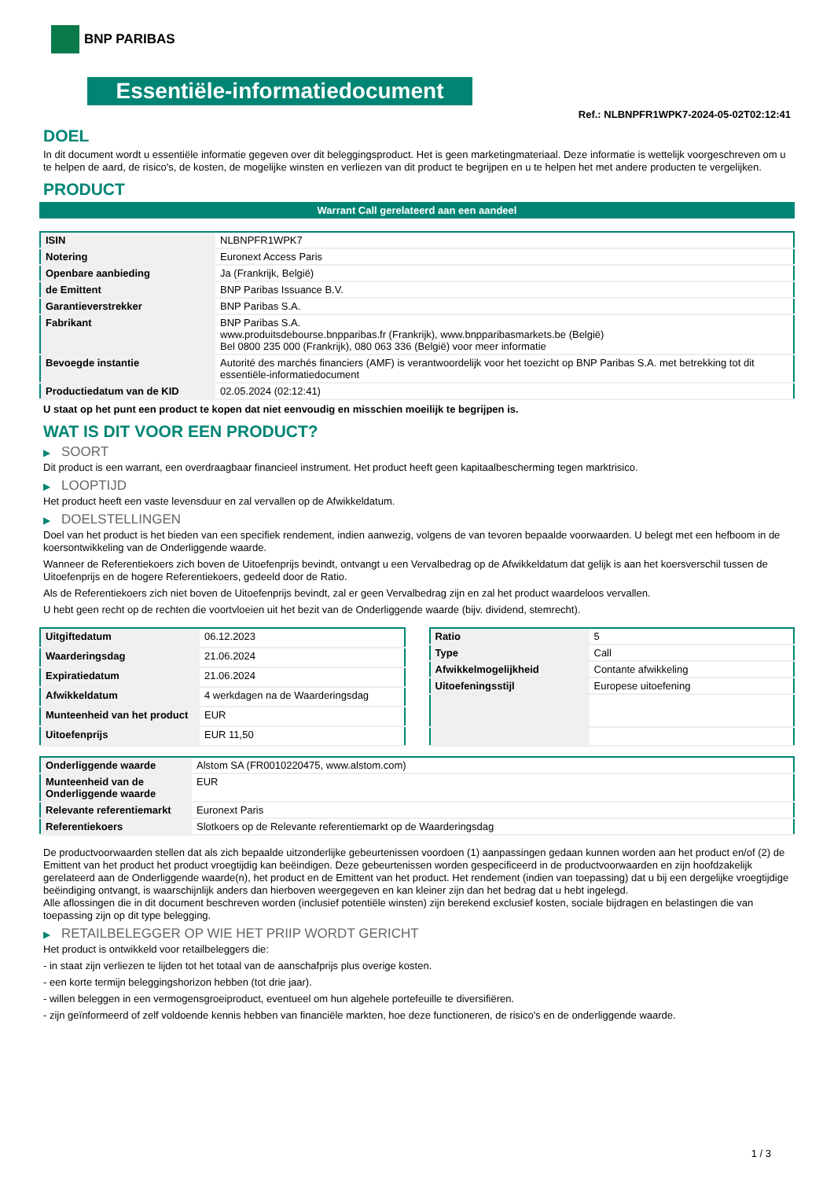BNP PARIBAS
Essentiële-informatiedocument
Ref.: NLBNPFR1WPK7-2024-05-02T02:12:41
DOEL
In dit document wordt u essentiële informatie gegeven over dit beleggingsproduct. Het is geen marketingmateriaal. Deze informatie is wettelijk voorgeschreven om u te helpen de aard, de risico's, de kosten, de mogelijke winsten en verliezen van dit product te begrijpen en u te helpen het met andere producten te vergelijken.
PRODUCT
Warrant Call gerelateerd aan een aandeel
| ISIN | NLBNPFR1WPK7 |
| Notering | Euronext Access Paris |
| Openbare aanbieding | Ja (Frankrijk, België) |
| de Emittent | BNP Paribas Issuance B.V. |
| Garantieverstrekker | BNP Paribas S.A. |
| Fabrikant | BNP Paribas S.A. www.produitsdebourse.bnpparibas.fr (Frankrijk), www.bnpparibasmarkets.be (België) Bel 0800 235 000 (Frankrijk), 080 063 336 (België) voor meer informatie |
| Bevoegde instantie | Autorité des marchés financiers (AMF) is verantwoordelijk voor het toezicht op BNP Paribas S.A. met betrekking tot dit essentiële-informatiedocument |
| Productiedatum van de KID | 02.05.2024 (02:12:41) |
U staat op het punt een product te kopen dat niet eenvoudig en misschien moeilijk te begrijpen is.
WAT IS DIT VOOR EEN PRODUCT?
▶ SOORT
Dit product is een warrant, een overdraagbaar financieel instrument. Het product heeft geen kapitaalbescherming tegen marktrisico.
▶ LOOPTIJD
Het product heeft een vaste levensduur en zal vervallen op de Afwikkeldatum.
▶ DOELSTELLINGEN
Doel van het product is het bieden van een specifiek rendement, indien aanwezig, volgens de van tevoren bepaalde voorwaarden. U belegt met een hefboom in de koersontwikkeling van de Onderliggende waarde.
Wanneer de Referentiekoers zich boven de Uitoefenprijs bevindt, ontvangt u een Vervalbedrag op de Afwikkeldatum dat gelijk is aan het koersverschil tussen de Uitoefenprijs en de hogere Referentiekoers, gedeeld door de Ratio.
Als de Referentiekoers zich niet boven de Uitoefenprijs bevindt, zal er geen Vervalbedrag zijn en zal het product waardeloos vervallen.
U hebt geen recht op de rechten die voortvloeien uit het bezit van de Onderliggende waarde (bijv. dividend, stemrecht).
| Uitgiftedatum | 06.12.2023 |
| Waarderingsdag | 21.06.2024 |
| Expiratiedatum | 21.06.2024 |
| Afwikkeldatum | 4 werkdagen na de Waarderingsdag |
| Munteenheid van het product | EUR |
| Uitoefenprijs | EUR 11,50 |
| Ratio | 5 |
| Type | Call |
| Afwikkelmogelijkheid | Contante afwikkeling |
| Uitoefeningsstijl | Europese uitoefening |
| Onderliggende waarde | Alstom SA (FR0010220475, www.alstom.com) |
| Munteenheid van de Onderliggende waarde | EUR |
| Relevante referentiemarkt | Euronext Paris |
| Referentiekoers | Slotkoers op de Relevante referentiemarkt op de Waarderingsdag |
De productvoorwaarden stellen dat als zich bepaalde uitzonderlijke gebeurtenissen voordoen (1) aanpassingen gedaan kunnen worden aan het product en/of (2) de Emittent van het product het product vroegtijdig kan beëindigen. Deze gebeurtenissen worden gespecificeerd in de productvoorwaarden en zijn hoofdzakelijk gerelateerd aan de Onderliggende waarde(n), het product en de Emittent van het product. Het rendement (indien van toepassing) dat u bij een dergelijke vroegtijdige beëindiging ontvangt, is waarschijnlijk anders dan hierboven weergegeven en kan kleiner zijn dan het bedrag dat u hebt ingelegd.
Alle aflossingen die in dit document beschreven worden (inclusief potentiële winsten) zijn berekend exclusief kosten, sociale bijdragen en belastingen die van toepassing zijn op dit type belegging.
▶ RETAILBELEGGER OP WIE HET PRIIP WORDT GERICHT
Het product is ontwikkeld voor retailbeleggers die:
- in staat zijn verliezen te lijden tot het totaal van de aanschafprijs plus overige kosten.
- een korte termijn beleggingshorizon hebben (tot drie jaar).
- willen beleggen in een vermogensgroeiproduct, eventueel om hun algehele portefeuille te diversifiëren.
- zijn geïnformeerd of zelf voldoende kennis hebben van financiële markten, hoe deze functioneren, de risico's en de onderliggende waarde.
1 / 3